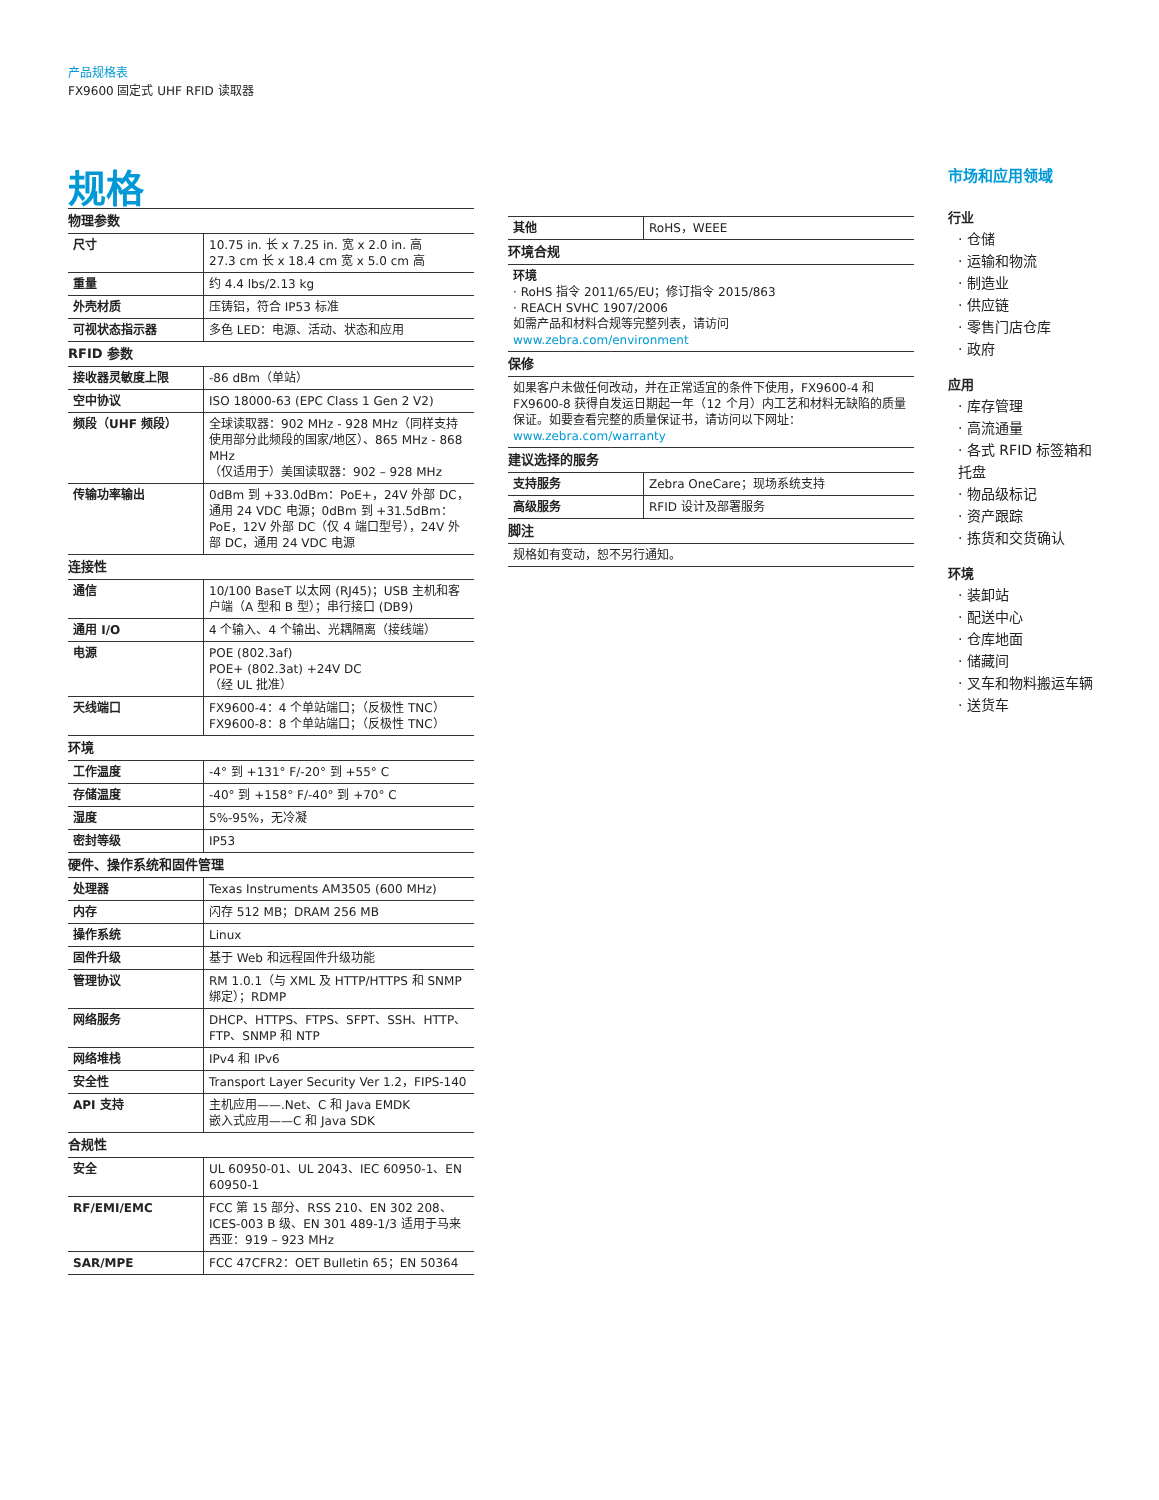产品规格表
FX9600 固定式 UHF RFID 读取器
规格
| 物理参数 | |
| 尺寸 | 10.75 in. 长 x 7.25 in. 宽 x 2.0 in. 高 27.3 cm 长 x 18.4 cm 宽 x 5.0 cm 高 |
| 重量 | 约 4.4 lbs/2.13 kg |
| 外壳材质 | 压铸铝，符合 IP53 标准 |
| 可视状态指示器 | 多色 LED：电源、活动、状态和应用 |
| RFID 参数 | |
| 接收器灵敏度上限 | -86 dBm（单站） |
| 空中协议 | ISO 18000-63 (EPC Class 1 Gen 2 V2) |
| 频段（UHF 频段） | 全球读取器：902 MHz - 928 MHz（同样支持使用部分此频段的国家/地区）、865 MHz - 868 MHz （仅适用于）美国读取器：902 – 928 MHz |
| 传输功率输出 | 0dBm 到 +33.0dBm：PoE+，24V 外部 DC，通用 24 VDC 电源；0dBm 到 +31.5dBm：PoE，12V 外部 DC（仅 4 端口型号），24V 外部 DC，通用 24 VDC 电源 |
| 连接性 | |
| 通信 | 10/100 BaseT 以太网 (RJ45)；USB 主机和客户端（A 型和 B 型）；串行接口 (DB9) |
| 通用 I/O | 4 个输入、4 个输出、光耦隔离（接线端） |
| 电源 | POE (802.3af) POE+ (802.3at) +24V DC （经 UL 批准） |
| 天线端口 | FX9600-4：4 个单站端口；（反极性 TNC） FX9600-8：8 个单站端口；（反极性 TNC） |
| 环境 | |
| 工作温度 | -4° 到 +131° F/-20° 到 +55° C |
| 存储温度 | -40° 到 +158° F/-40° 到 +70° C |
| 湿度 | 5%-95%，无冷凝 |
| 密封等级 | IP53 |
| 硬件、操作系统和固件管理 | |
| 处理器 | Texas Instruments AM3505 (600 MHz) |
| 内存 | 闪存 512 MB；DRAM 256 MB |
| 操作系统 | Linux |
| 固件升级 | 基于 Web 和远程固件升级功能 |
| 管理协议 | RM 1.0.1（与 XML 及 HTTP/HTTPS 和 SNMP 绑定）；RDMP |
| 网络服务 | DHCP、HTTPS、FTPS、SFPT、SSH、HTTP、FTP、SNMP 和 NTP |
| 网络堆栈 | IPv4 和 IPv6 |
| 安全性 | Transport Layer Security Ver 1.2，FIPS-140 |
| API 支持 | 主机应用——.Net、C 和 Java EMDK 嵌入式应用——C 和 Java SDK |
| 合规性 | |
| 安全 | UL 60950-01、UL 2043、IEC 60950-1、EN 60950-1 |
| RF/EMI/EMC | FCC 第 15 部分、RSS 210、EN 302 208、ICES-003 B 级、EN 301 489-1/3 适用于马来西亚：919 – 923 MHz |
| SAR/MPE | FCC 47CFR2：OET Bulletin 65；EN 50364 |
| 其他 | RoHS，WEEE |
| 环境合规 | |
| 环境 · RoHS 指令 2011/65/EU；修订指令 2015/863 · REACH SVHC 1907/2006 如需产品和材料合规等完整列表，请访问 www.zebra.com/environment | |
| 保修 | |
| 如果客户未做任何改动，并在正常适宜的条件下使用，FX9600-4 和 FX9600-8 获得自发运日期起一年（12 个月）内工艺和材料无缺陷的质量保证。如要查看完整的质量保证书，请访问以下网址： www.zebra.com/warranty | |
| 建议选择的服务 | |
| 支持服务 | Zebra OneCare；现场系统支持 |
| 高级服务 | RFID 设计及部署服务 |
| 脚注 | |
| 规格如有变动，恕不另行通知。 | |
市场和应用领域
行业
· 仓储
· 运输和物流
· 制造业
· 供应链
· 零售门店仓库
· 政府
应用
· 库存管理
· 高流通量
· 各式 RFID 标签箱和托盘
· 物品级标记
· 资产跟踪
· 拣货和交货确认
环境
· 装卸站
· 配送中心
· 仓库地面
· 储藏间
· 叉车和物料搬运车辆
· 送货车